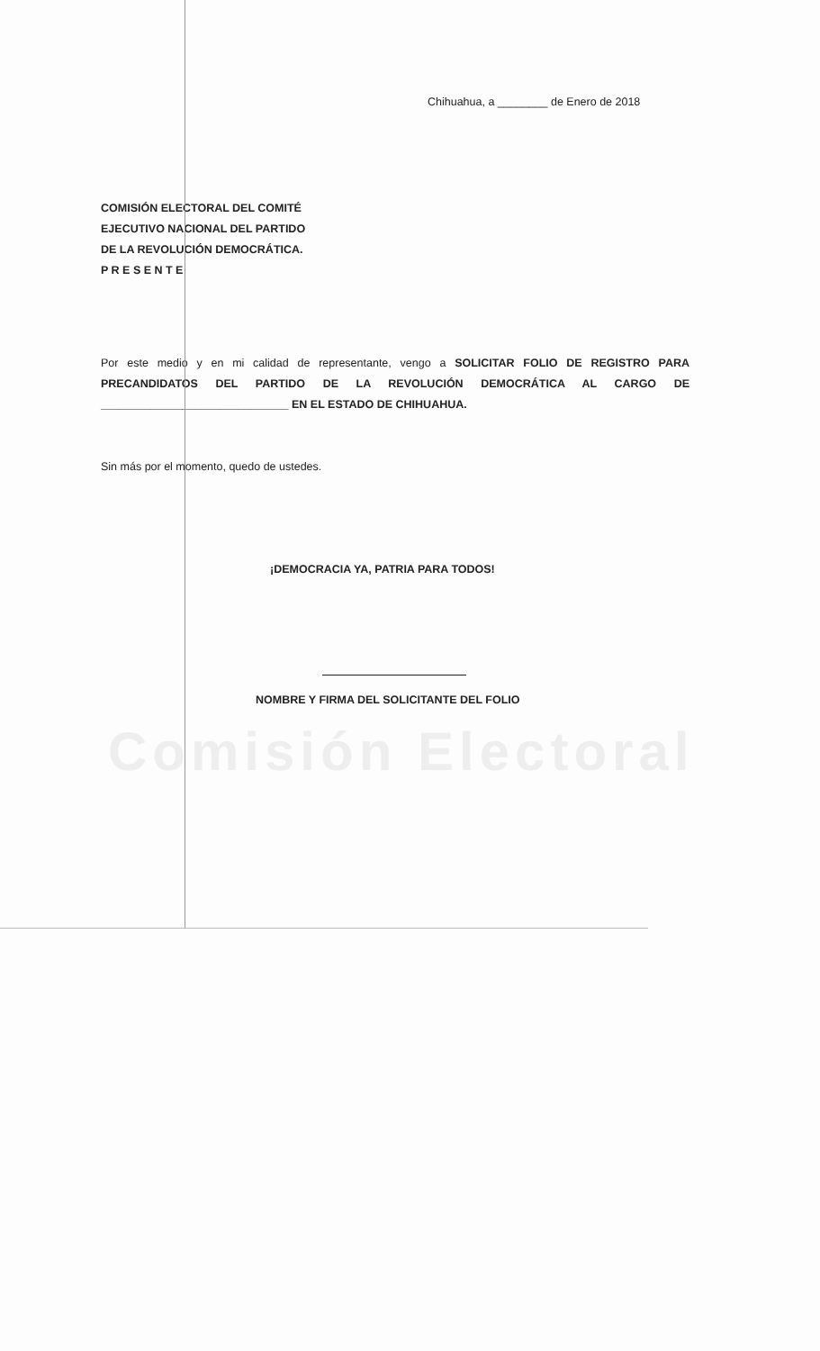Comisión Electoral
Chihuahua, a ________ de Enero de 2018
COMISIÓN ELECTORAL DEL COMITÉ
EJECUTIVO NACIONAL DEL PARTIDO
DE LA REVOLUCIÓN DEMOCRÁTICA.
P R E S E N T E
Por este medio y en mi calidad de representante, vengo a SOLICITAR FOLIO DE REGISTRO PARA PRECANDIDATOS DEL PARTIDO DE LA REVOLUCIÓN DEMOCRÁTICA AL CARGO DE ______________________________ EN EL ESTADO DE CHIHUAHUA.
Sin más por el momento, quedo de ustedes.
¡DEMOCRACIA YA, PATRIA PARA TODOS!
NOMBRE Y FIRMA DEL SOLICITANTE DEL FOLIO